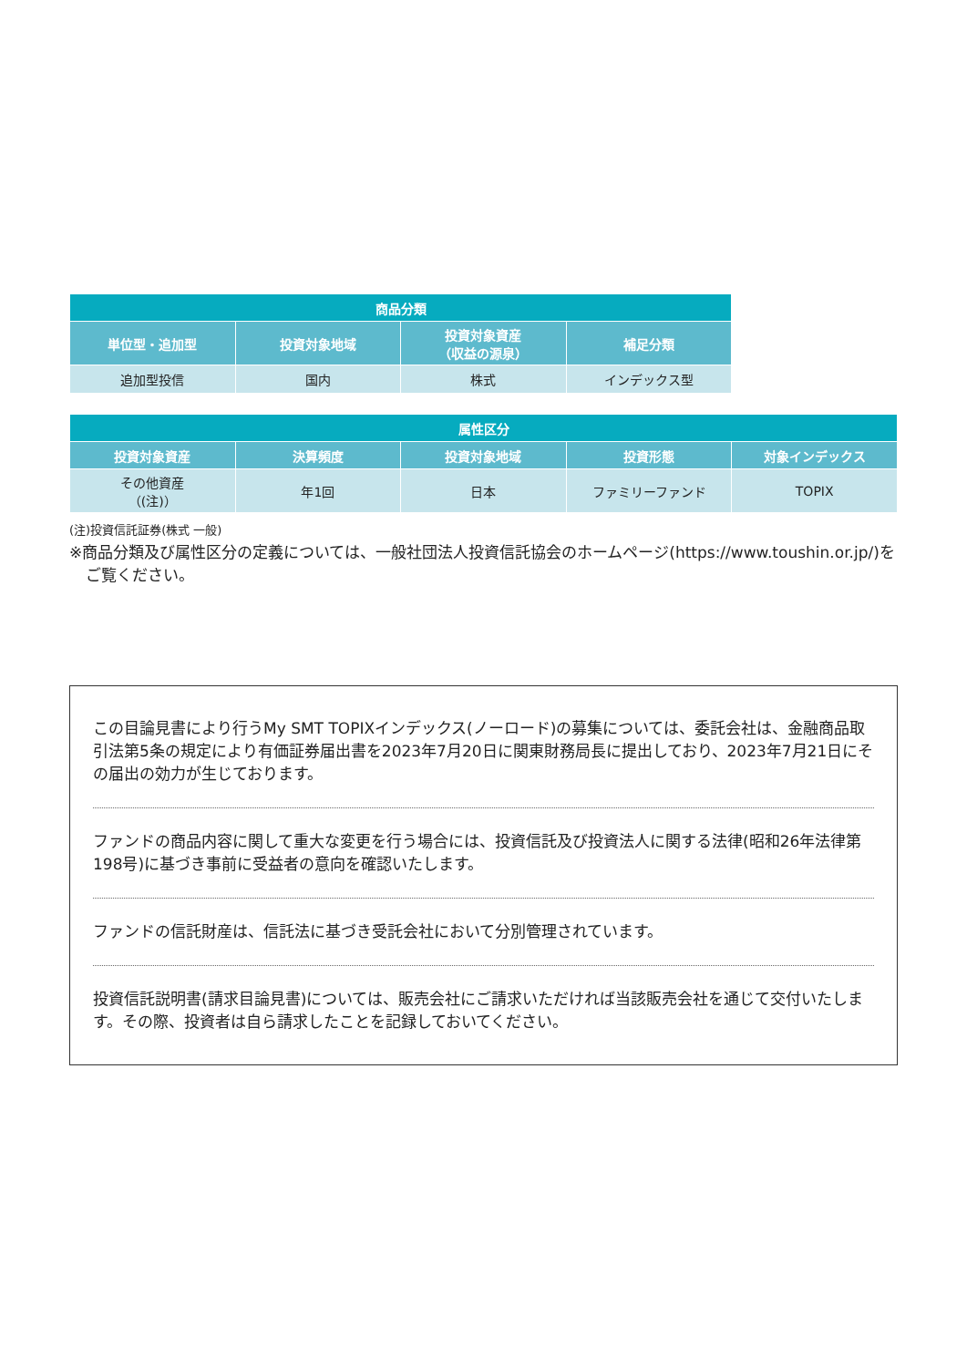| 商品分類 | | | |
| --- | --- | --- | --- |
| 単位型・追加型 | 投資対象地域 | 投資対象資産 （収益の源泉） | 補足分類 |
| 追加型投信 | 国内 | 株式 | インデックス型 |
| 属性区分 | | | | |
| --- | --- | --- | --- | --- |
| 投資対象資産 | 決算頻度 | 投資対象地域 | 投資形態 | 対象インデックス |
| その他資産 （(注)） | 年1回 | 日本 | ファミリーファンド | TOPIX |
(注)投資信託証券(株式 一般)
※商品分類及び属性区分の定義については、一般社団法人投資信託協会のホームページ(https://www.toushin.or.jp/)をご覧ください。
この目論見書により行うMy SMT TOPIXインデックス(ノーロード)の募集については、委託会社は、金融商品取引法第5条の規定により有価証券届出書を2023年7月20日に関東財務局長に提出しており、2023年7月21日にその届出の効力が生じております。
ファンドの商品内容に関して重大な変更を行う場合には、投資信託及び投資法人に関する法律(昭和26年法律第198号)に基づき事前に受益者の意向を確認いたします。
ファンドの信託財産は、信託法に基づき受託会社において分別管理されています。
投資信託説明書(請求目論見書)については、販売会社にご請求いただければ当該販売会社を通じて交付いたします。その際、投資者は自ら請求したことを記録しておいてください。